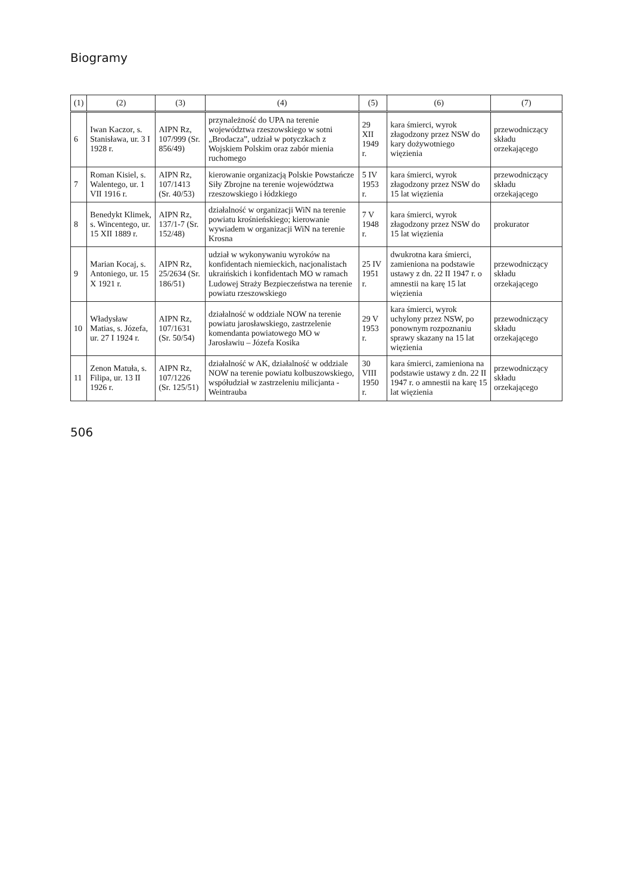Biogramy
| (1) | (2) | (3) | (4) | (5) | (6) | (7) |
| --- | --- | --- | --- | --- | --- | --- |
| 6 | Iwan Kaczor, s. Stanisława, ur. 3 I 1928 r. | AIPN Rz, 107/999 (Sr. 856/49) | przynależność do UPA na terenie województwa rzeszowskiego w sotni „Brodacza”, udział w potyczkach z Wojskiem Polskim oraz zabór mienia ruchomego | 29 XII 1949 r. | kara śmierci, wyrok złagodzony przez NSW do kary dożywotniego więzienia | przewodniczący składu orzekającego |
| 7 | Roman Kisiel, s. Walentego, ur. 1 VII 1916 r. | AIPN Rz, 107/1413 (Sr. 40/53) | kierowanie organizacją Polskie Powstańcze Siły Zbrojne na terenie województwa rzeszowskiego i łódzkiego | 5 IV 1953 r. | kara śmierci, wyrok złagodzony przez NSW do 15 lat więzienia | przewodniczący składu orzekającego |
| 8 | Benedykt Klimek, s. Wincentego, ur. 15 XII 1889 r. | AIPN Rz, 137/1-7 (Sr. 152/48) | działalność w organizacji WiN na terenie powiatu krośnieńskiego; kierowanie wywiadem w organizacji WiN na terenie Krosna | 7 V 1948 r. | kara śmierci, wyrok złagodzony przez NSW do 15 lat więzienia | prokurator |
| 9 | Marian Kocaj, s. Antoniego, ur. 15 X 1921 r. | AIPN Rz, 25/2634 (Sr. 186/51) | udział w wykonywaniu wyroków na konfidentach niemieckich, nacjonalistach ukraińskich i konfidentach MO w ramach Ludowej Straży Bezpieczeństwa na terenie powiatu rzeszowskiego | 25 IV 1951 r. | dwukrotna kara śmierci, zamieniona na podstawie ustawy z dn. 22 II 1947 r. o amnestii na karę 15 lat więzienia | przewodniczący składu orzekającego |
| 10 | Władysław Matias, s. Józefa, ur. 27 I 1924 r. | AIPN Rz, 107/1631 (Sr. 50/54) | działalność w oddziale NOW na terenie powiatu jarosławskiego, zastrzelenie komendanta powiatowego MO w Jarosławiu – Józefa Kosika | 29 V 1953 r. | kara śmierci, wyrok uchylony przez NSW, po ponownym rozpoznaniu sprawy skazany na 15 lat więzienia | przewodniczący składu orzekającego |
| 11 | Zenon Matuła, s. Filipa, ur. 13 II 1926 r. | AIPN Rz, 107/1226 (Sr. 125/51) | działalność w AK, działalność w oddziale NOW na terenie powiatu kolbuszowskiego, współudział w zastrzeleniu milicjanta - Weintrauba | 30 VIII 1950 r. | kara śmierci, zamieniona na podstawie ustawy z dn. 22 II 1947 r. o amnestii na karę 15 lat więzienia | przewodniczący składu orzekającego |
506